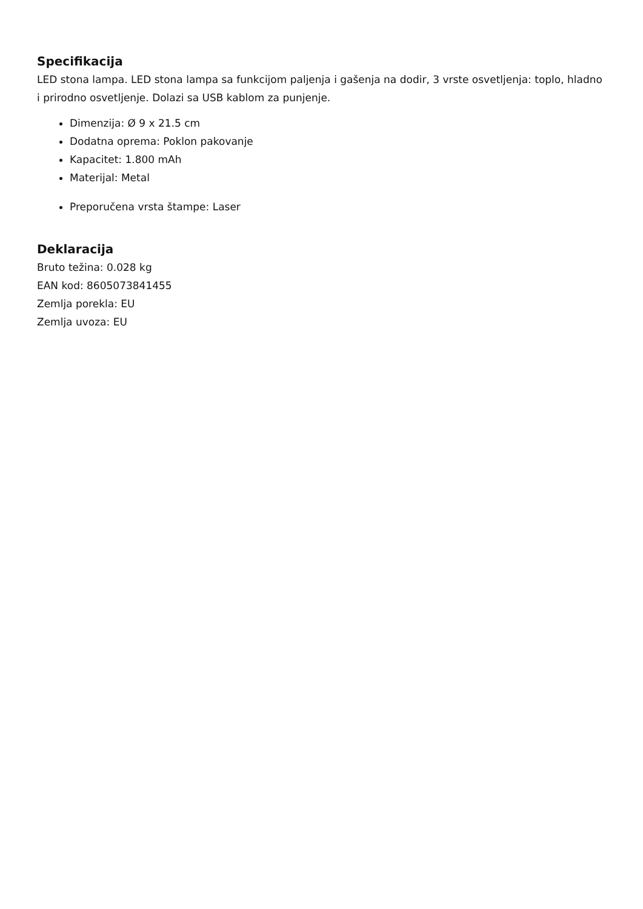Specifikacija
LED stona lampa. LED stona lampa sa funkcijom paljenja i gašenja na dodir, 3 vrste osvetljenja: toplo, hladno i prirodno osvetljenje. Dolazi sa USB kablom za punjenje.
Dimenzija: Ø 9 x 21.5 cm
Dodatna oprema: Poklon pakovanje
Kapacitet: 1.800 mAh
Materijal: Metal
Preporučena vrsta štampe: Laser
Deklaracija
Bruto težina: 0.028 kg
EAN kod: 8605073841455
Zemlja porekla: EU
Zemlja uvoza: EU